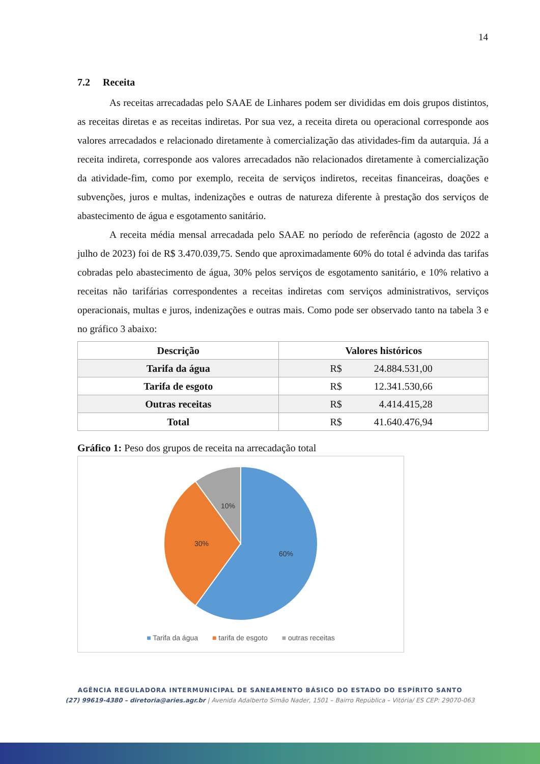14
7.2 Receita
As receitas arrecadadas pelo SAAE de Linhares podem ser divididas em dois grupos distintos, as receitas diretas e as receitas indiretas. Por sua vez, a receita direta ou operacional corresponde aos valores arrecadados e relacionado diretamente à comercialização das atividades-fim da autarquia. Já a receita indireta, corresponde aos valores arrecadados não relacionados diretamente à comercialização da atividade-fim, como por exemplo, receita de serviços indiretos, receitas financeiras, doações e subvenções, juros e multas, indenizações e outras de natureza diferente à prestação dos serviços de abastecimento de água e esgotamento sanitário.
A receita média mensal arrecadada pelo SAAE no período de referência (agosto de 2022 a julho de 2023) foi de R$ 3.470.039,75. Sendo que aproximadamente 60% do total é advinda das tarifas cobradas pelo abastecimento de água, 30% pelos serviços de esgotamento sanitário, e 10% relativo a receitas não tarifárias correspondentes a receitas indiretas com serviços administrativos, serviços operacionais, multas e juros, indenizações e outras mais. Como pode ser observado tanto na tabela 3 e no gráfico 3 abaixo:
| Descrição | Valores históricos |
| --- | --- |
| Tarifa da água | R$ 24.884.531,00 |
| Tarifa de esgoto | R$ 12.341.530,66 |
| Outras receitas | R$ 4.414.415,28 |
| Total | R$ 41.640.476,94 |
Gráfico 1: Peso dos grupos de receita na arrecadação total
60%
30%
10%
■ Tarifa da água ■ tarifa de esgoto ■ outras receitas
AGÊNCIA REGULADORA INTERMUNICIPAL DE SANEAMENTO BÁSICO DO ESTADO DO ESPÍRITO SANTO
(27) 99619-4380 – diretoria@aries.agr.br | Avenida Adalberto Simão Nader, 1501 – Bairro República – Vitória/ ES CEP: 29070-063